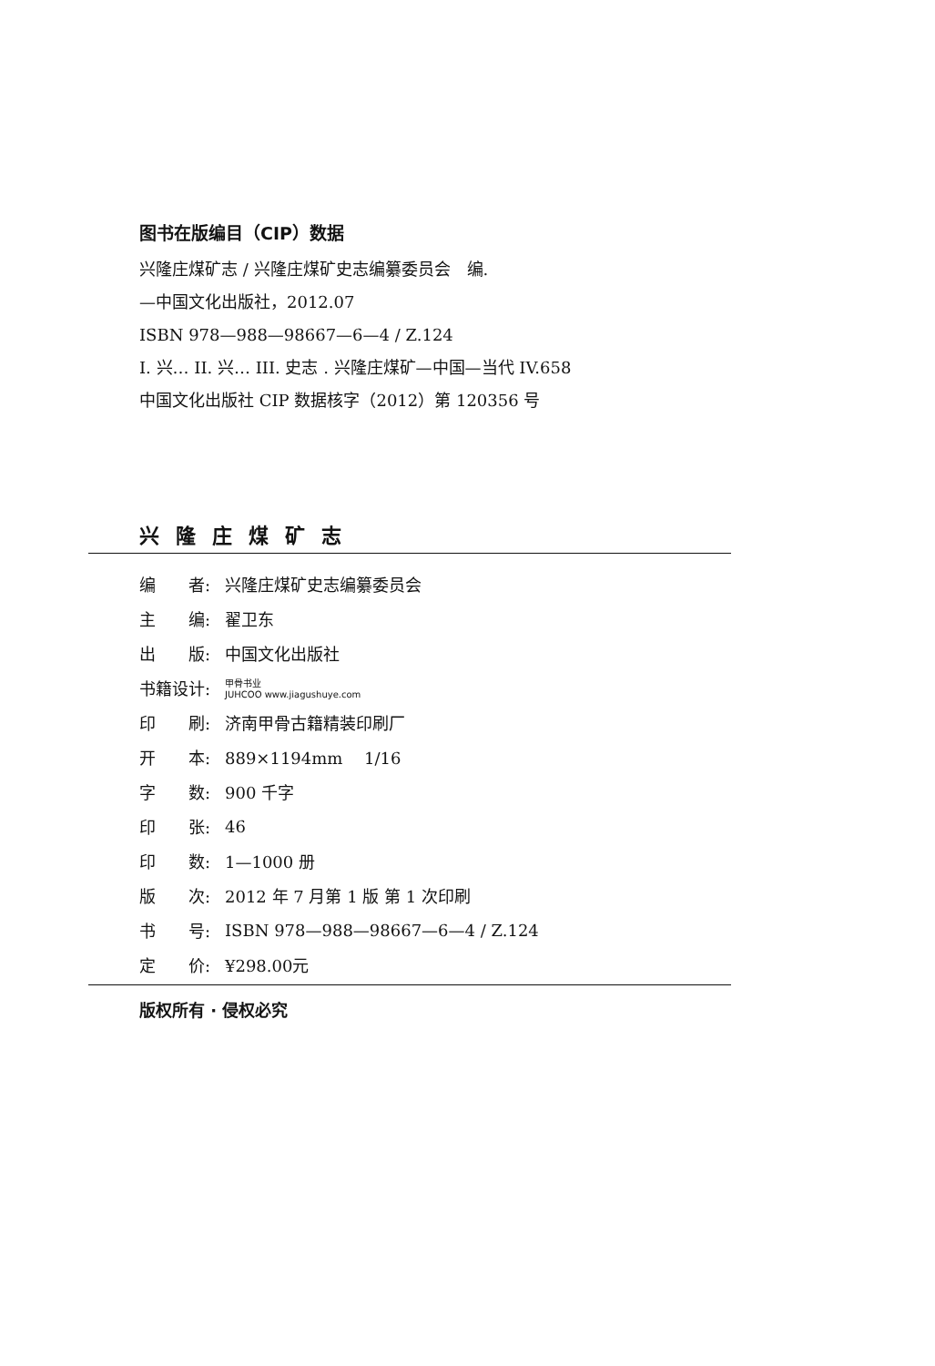图书在版编目（CIP）数据
兴隆庄煤矿志 / 兴隆庄煤矿史志编纂委员会　编.
—中国文化出版社，2012.07
ISBN 978—988—98667—6—4 / Z.124
I. 兴… II. 兴… III. 史志 . 兴隆庄煤矿—中国—当代 IV.658
中国文化出版社 CIP 数据核字（2012）第 120356 号
兴隆庄煤矿志
| 编 者: | 兴隆庄煤矿史志编纂委员会 |
| 主 编: | 翟卫东 |
| 出 版: | 中国文化出版社 |
| 书籍设计: | 甲骨书业 JUHCOO www.jiagushuye.com |
| 印 刷: | 济南甲骨古籍精装印刷厂 |
| 开 本: | 889×1194mm 1/16 |
| 字 数: | 900 千字 |
| 印 张: | 46 |
| 印 数: | 1—1000 册 |
| 版 次: | 2012 年 7 月第 1 版 第 1 次印刷 |
| 书 号: | ISBN 978—988—98667—6—4 / Z.124 |
| 定 价: | ¥298.00元 |
版权所有 · 侵权必究